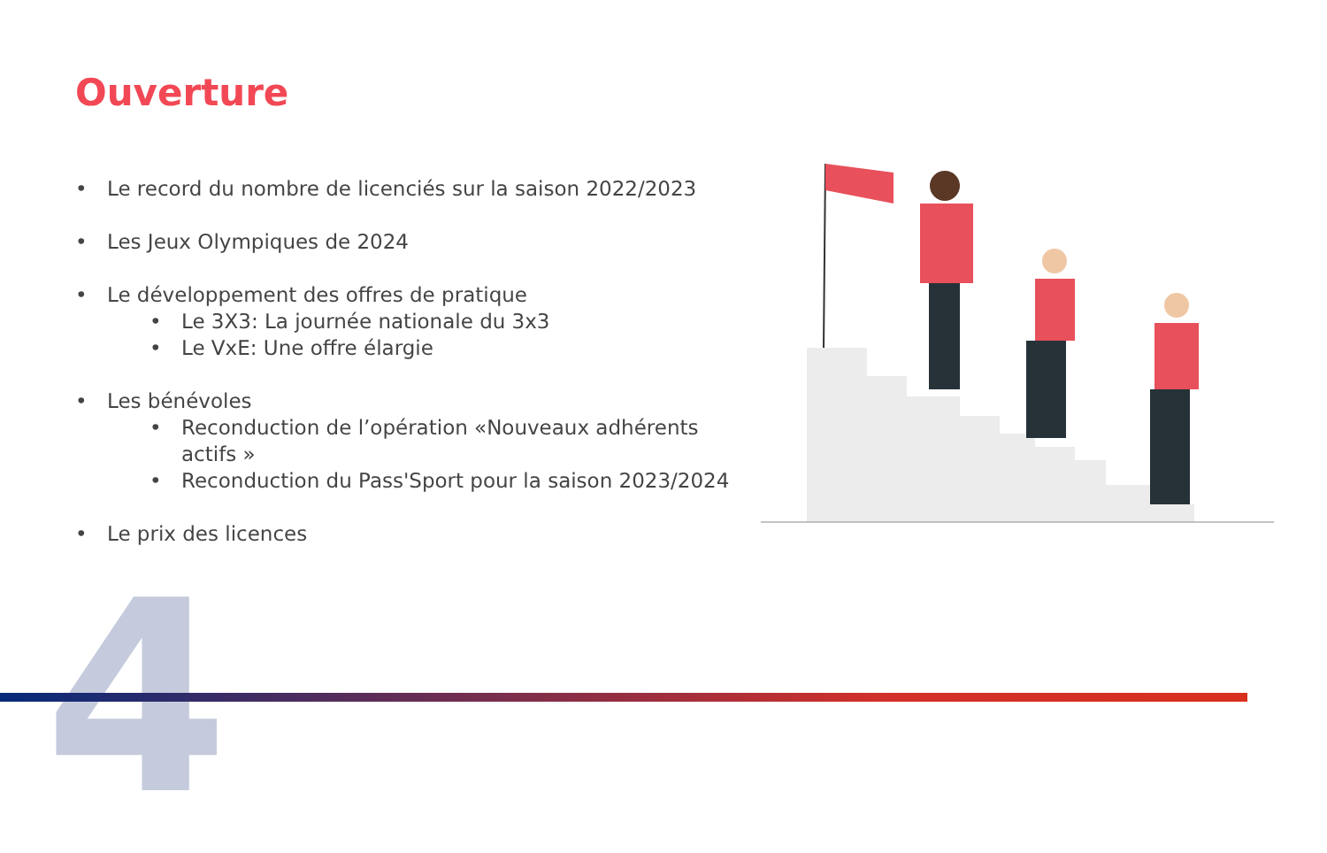Ouverture
• Le record du nombre de licenciés sur la saison 2022/2023
• Les Jeux Olympiques de 2024
• Le développement des offres de pratique
• Le 3X3: La journée nationale du 3x3
• Le VxE: Une offre élargie
• Les bénévoles
• Reconduction de l’opération «Nouveaux adhérents actifs »
• Reconduction du Pass'Sport pour la saison 2023/2024
• Le prix des licences
4